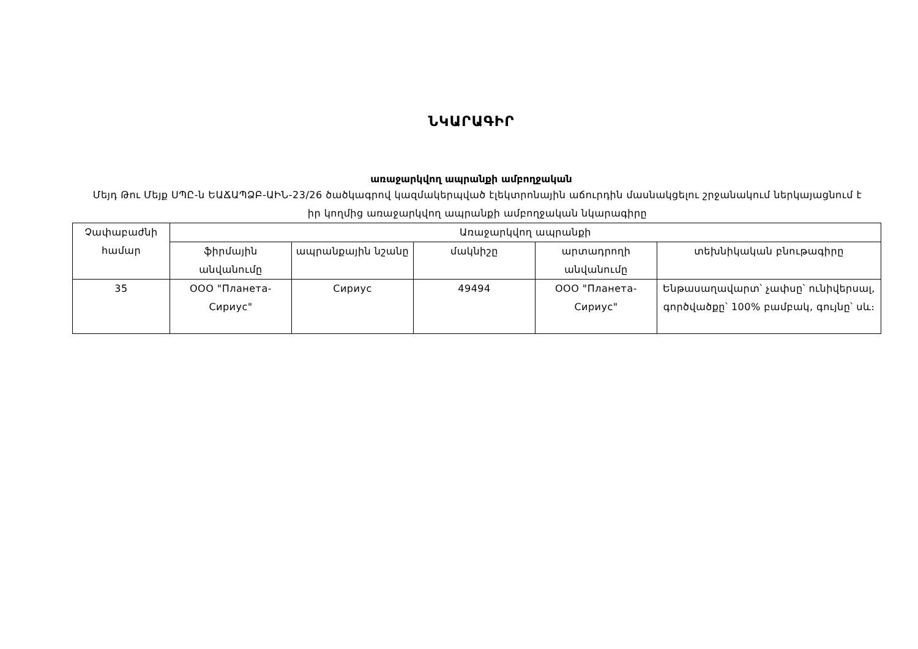ՆԿԱՐԱԳԻՐ
առաջարկվող ապրանքի ամբողջական
Մեյդ Թու Մեյք ՍՊԸ-ն ԵԱՃԱՊՁԲ-ԱԻՆ-23/26 ծածկագրով կազմակերպված էլեկտրոնային աճուրդին մասնակցելու շրջանակում ներկայացնում է իր կողմից առաջարկվող ապրանքի ամբողջական նկարագիրը
| Չափաբաժնի համար | Առաջարկվող ապրանքի | | | | |
| --- | --- | --- | --- | --- | --- |
| | ֆիրմային անվանումը | ապրանքային նշանը | մակնիշը | արտադրողի անվանումը | տեխնիկական բնութագիրը |
| 35 | ООО "Планета-Сириус" | Сириус | 49494 | ООО "Планета-Сириус" | Ենթասաղավարտ՝ չափսը՝ ունիվերսալ, գործվածքը՝ 100% բամբակ, գույնը՝ սև։ |